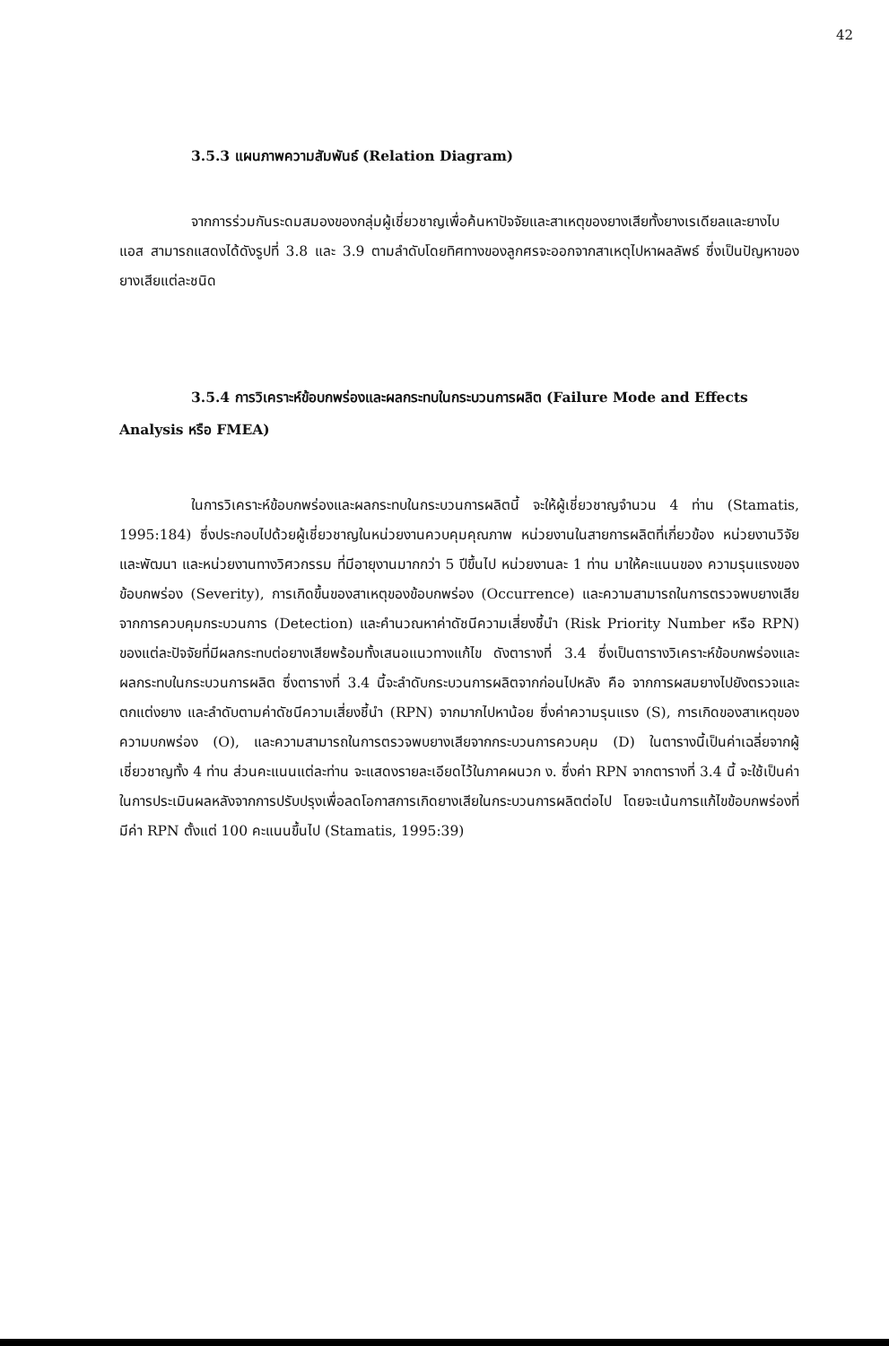42
3.5.3 แผนภาพความสัมพันธ์ (Relation Diagram)
จากการร่วมกันระดมสมองของกลุ่มผู้เชี่ยวชาญเพื่อค้นหาปัจจัยและสาเหตุของยางเสียทั้งยางเรเดียลและยางไบแอส สามารถแสดงได้ดังรูปที่ 3.8 และ 3.9 ตามลำดับโดยทิศทางของลูกศรจะออกจากสาเหตุไปหาผลลัพธ์ ซึ่งเป็นปัญหาของยางเสียแต่ละชนิด
3.5.4 การวิเคราะห์ข้อบกพร่องและผลกระทบในกระบวนการผลิต (Failure Mode and Effects Analysis หรือ FMEA)
ในการวิเคราะห์ข้อบกพร่องและผลกระทบในกระบวนการผลิตนี้ จะให้ผู้เชี่ยวชาญจำนวน 4 ท่าน (Stamatis, 1995:184) ซึ่งประกอบไปด้วยผู้เชี่ยวชาญในหน่วยงานควบคุมคุณภาพ หน่วยงานในสายการผลิตที่เกี่ยวข้อง หน่วยงานวิจัยและพัฒนา และหน่วยงานทางวิศวกรรม ที่มีอายุงานมากกว่า 5 ปีขึ้นไป หน่วยงานละ 1 ท่าน มาให้คะแนนของ ความรุนแรงของข้อบกพร่อง (Severity), การเกิดขึ้นของสาเหตุของข้อบกพร่อง (Occurrence) และความสามารถในการตรวจพบยางเสียจากการควบคุมกระบวนการ (Detection) และคำนวณหาค่าดัชนีความเสี่ยงชี้นำ (Risk Priority Number หรือ RPN) ของแต่ละปัจจัยที่มีผลกระทบต่อยางเสียพร้อมทั้งเสนอแนวทางแก้ไข ดังตารางที่ 3.4 ซึ่งเป็นตารางวิเคราะห์ข้อบกพร่องและผลกระทบในกระบวนการผลิต ซึ่งตารางที่ 3.4 นี้จะลำดับกระบวนการผลิตจากก่อนไปหลัง คือ จากการผสมยางไปยังตรวจและตกแต่งยาง และลำดับตามค่าดัชนีความเสี่ยงชี้นำ (RPN) จากมากไปหาน้อย ซึ่งค่าความรุนแรง (S), การเกิดของสาเหตุของความบกพร่อง (O), และความสามารถในการตรวจพบยางเสียจากกระบวนการควบคุม (D) ในตารางนี้เป็นค่าเฉลี่ยจากผู้เชี่ยวชาญทั้ง 4 ท่าน ส่วนคะแนนแต่ละท่าน จะแสดงรายละเอียดไว้ในภาคผนวก ง. ซึ่งค่า RPN จากตารางที่ 3.4 นี้ จะใช้เป็นค่าในการประเมินผลหลังจากการปรับปรุงเพื่อลดโอกาสการเกิดยางเสียในกระบวนการผลิตต่อไป โดยจะเน้นการแก้ไขข้อบกพร่องที่มีค่า RPN ตั้งแต่ 100 คะแนนขึ้นไป (Stamatis, 1995:39)